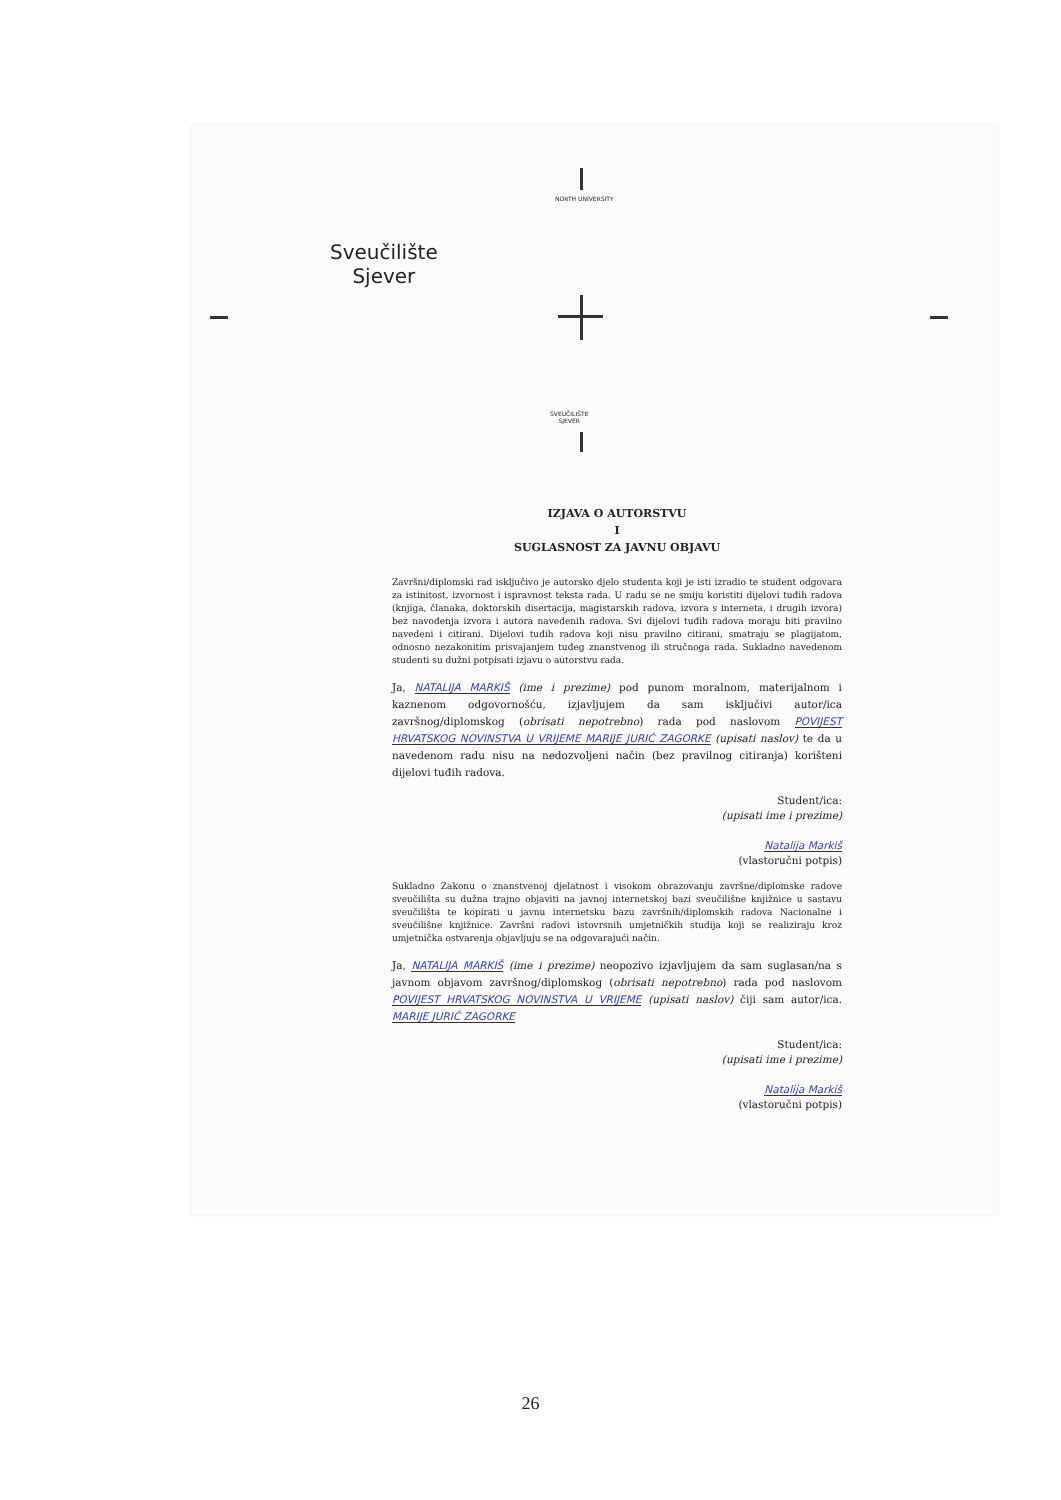NORTH UNIVERSITY
Sveučilište
Sjever
SVEUČILIŠTE
SJEVER
IZJAVA O AUTORSTVU
I
SUGLASNOST ZA JAVNU OBJAVU
Završni/diplomski rad isključivo je autorsko djelo studenta koji je isti izradio te student odgovara za istinitost, izvornost i ispravnost teksta rada. U radu se ne smiju koristiti dijelovi tuđih radova (knjiga, članaka, doktorskih disertacija, magistarskih radova, izvora s interneta, i drugih izvora) bez navođenja izvora i autora navedenih radova. Svi dijelovi tuđih radova moraju biti pravilno navedeni i citirani. Dijelovi tuđih radova koji nisu pravilno citirani, smatraju se plagijatom, odnosno nezakonitim prisvajanjem tuđeg znanstvenog ili stručnoga rada. Sukladno navedenom studenti su dužni potpisati izjavu o autorstvu rada.
Ja, NATALIJA MARKIŠ (ime i prezime) pod punom moralnom, materijalnom i kaznenom odgovornošću, izjavljujem da sam isključivi autor/ica završnog/diplomskog (obrisati nepotrebno) rada pod naslovom POVIJEST HRVATSKOG NOVINSTVA U VRIJEME MARIJE JURIĆ ZAGORKE (upisati naslov) te da u navedenom radu nisu na nedozvoljeni način (bez pravilnog citiranja) korišteni dijelovi tuđih radova.
Student/ica:
(upisati ime i prezime)
Natalija Markiš
(vlastoručni potpis)
Sukladno Zakonu o znanstvenoj djelatnost i visokom obrazovanju završne/diplomske radove sveučilišta su dužna trajno objaviti na javnoj internetskoj bazi sveučilišne knjižnice u sastavu sveučilišta te kopirati u javnu internetsku bazu završnih/diplomskih radova Nacionalne i sveučilišne knjižnice. Završni radovi istovrsnih umjetničkih studija koji se realiziraju kroz umjetnička ostvarenja objavljuju se na odgovarajući način.
Ja, NATALIJA MARKIŠ (ime i prezime) neopozivo izjavljujem da sam suglasan/na s javnom objavom završnog/diplomskog (obrisati nepotrebno) rada pod naslovom POVIJEST HRVATSKOG NOVINSTVA U VRIJEME (upisati naslov) čiji sam autor/ica. MARIJE JURIĆ ZAGORKE
Student/ica:
(upisati ime i prezime)
Natalija Markiš
(vlastoručni potpis)
26